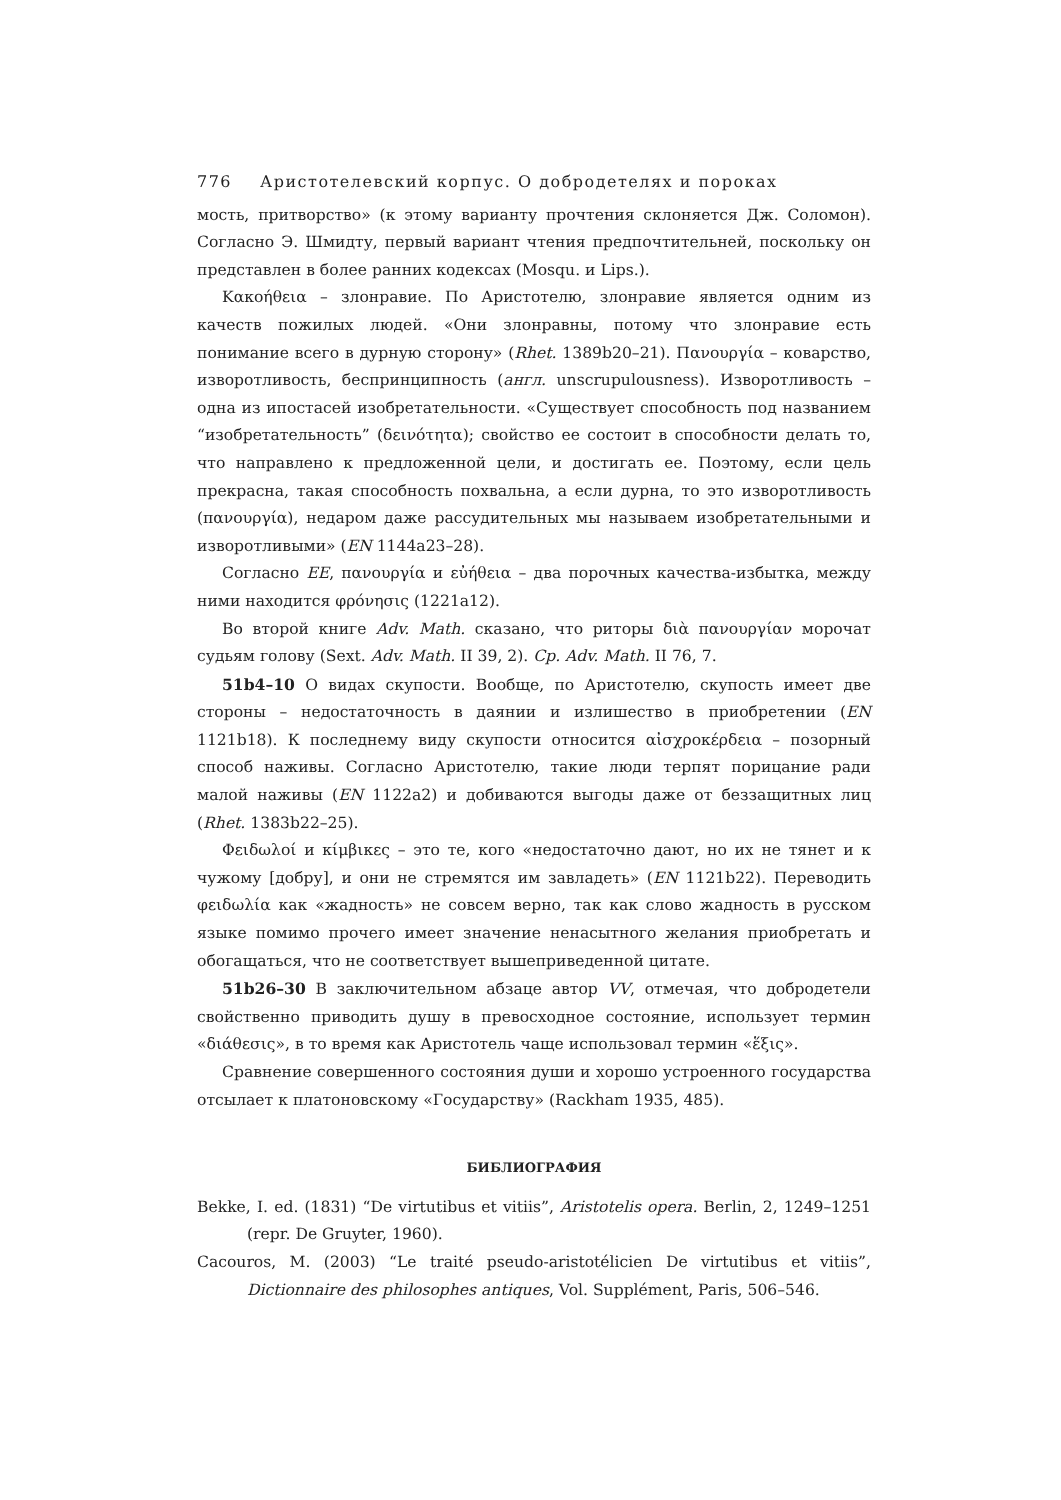776 Аристотелевский корпус. О добродетелях и пороках
мость, притворство» (к этому варианту прочтения склоняется Дж. Соломон). Согласно Э. Шмидту, первый вариант чтения предпочтительней, поскольку он представлен в более ранних кодексах (Mosqu. и Lips.).
Κακοήθεια – злонравие. По Аристотелю, злонравие является одним из качеств пожилых людей. «Они злонравны, потому что злонравие есть понимание всего в дурную сторону» (Rhet. 1389b20–21). Πανουργία – коварство, изворотливость, беспринципность (англ. unscrupulousness). Изворотливость – одна из ипостасей изобретательности. «Существует способность под названием “изобретательность” (δεινότητα); свойство ее состоит в способности делать то, что направлено к предложенной цели, и достигать ее. Поэтому, если цель прекрасна, такая способность похвальна, а если дурна, то это изворотливость (πανουργία), недаром даже рассудительных мы называем изобретательными и изворотливыми» (EN 1144a23–28).
Согласно EE, πανουργία и εὐήθεια – два порочных качества-избытка, между ними находится φρόνησις (1221a12).
Во второй книге Adv. Math. сказано, что риторы διὰ πανουργίαν морочат судьям голову (Sext. Adv. Math. II 39, 2). Ср. Adv. Math. II 76, 7.
51b4–10 О видах скупости. Вообще, по Аристотелю, скупость имеет две стороны – недостаточность в даянии и излишество в приобретении (EN 1121b18). К последнему виду скупости относится αἰσχροκέρδεια – позорный способ наживы. Согласно Аристотелю, такие люди терпят порицание ради малой наживы (EN 1122a2) и добиваются выгоды даже от беззащитных лиц (Rhet. 1383b22–25).
Φειδωλοί и κίμβικες – это те, кого «недостаточно дают, но их не тянет и к чужому [добру], и они не стремятся им завладеть» (EN 1121b22). Переводить φειδωλία как «жадность» не совсем верно, так как слово жадность в русском языке помимо прочего имеет значение ненасытного желания приобретать и обогащаться, что не соответствует вышеприведенной цитате.
51b26–30 В заключительном абзаце автор VV, отмечая, что добродетели свойственно приводить душу в превосходное состояние, использует термин «διάθεσις», в то время как Аристотель чаще использовал термин «ἕξις».
Сравнение совершенного состояния души и хорошо устроенного государства отсылает к платоновскому «Государству» (Rackham 1935, 485).
БИБЛИОГРАФИЯ
Bekke, I. ed. (1831) “De virtutibus et vitiis”, Aristotelis opera. Berlin, 2, 1249–1251 (repr. De Gruyter, 1960).
Cacouros, M. (2003) “Le traité pseudo-aristotélicien De virtutibus et vitiis”, Dictionnaire des philosophes antiques, Vol. Supplément, Paris, 506–546.